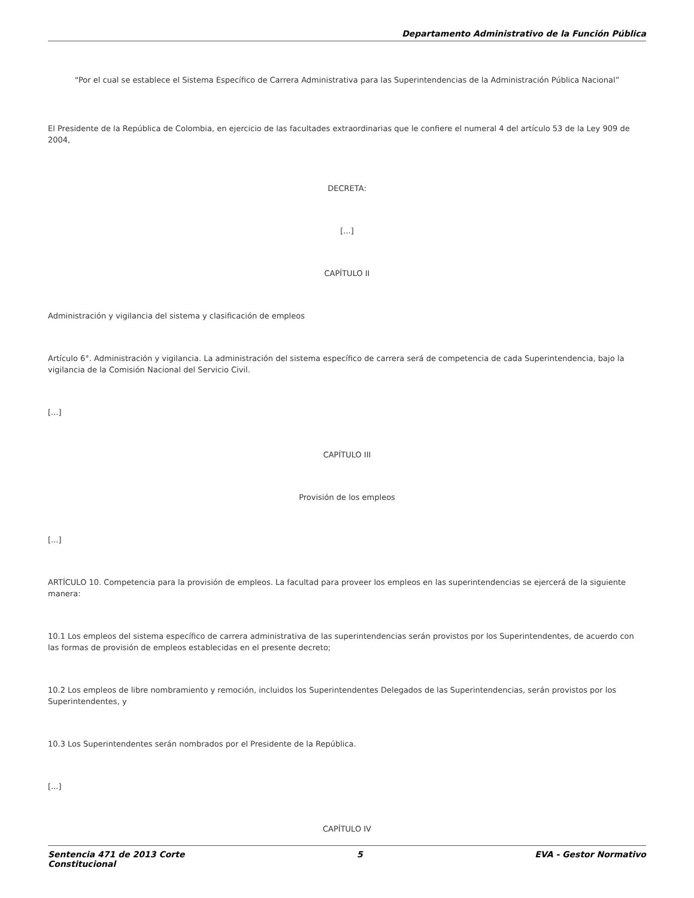Departamento Administrativo de la Función Pública
“Por el cual se establece el Sistema Específico de Carrera Administrativa para las Superintendencias de la Administración Pública Nacional”
El Presidente de la República de Colombia, en ejercicio de las facultades extraordinarias que le confiere el numeral 4 del artículo 53 de la Ley 909 de 2004,
DECRETA:
[...]
CAPÍTULO II
Administración y vigilancia del sistema y clasificación de empleos
Artículo 6°. Administración y vigilancia. La administración del sistema específico de carrera será de competencia de cada Superintendencia, bajo la vigilancia de la Comisión Nacional del Servicio Civil.
[...]
CAPÍTULO III
Provisión de los empleos
[...]
ARTÍCULO 10. Competencia para la provisión de empleos. La facultad para proveer los empleos en las superintendencias se ejercerá de la siguiente manera:
10.1 Los empleos del sistema específico de carrera administrativa de las superintendencias serán provistos por los Superintendentes, de acuerdo con las formas de provisión de empleos establecidas en el presente decreto;
10.2 Los empleos de libre nombramiento y remoción, incluidos los Superintendentes Delegados de las Superintendencias, serán provistos por los Superintendentes, y
10.3 Los Superintendentes serán nombrados por el Presidente de la República.
[...]
CAPÍTULO IV
Sentencia 471 de 2013 Corte
Constitucional 5 EVA - Gestor Normativo